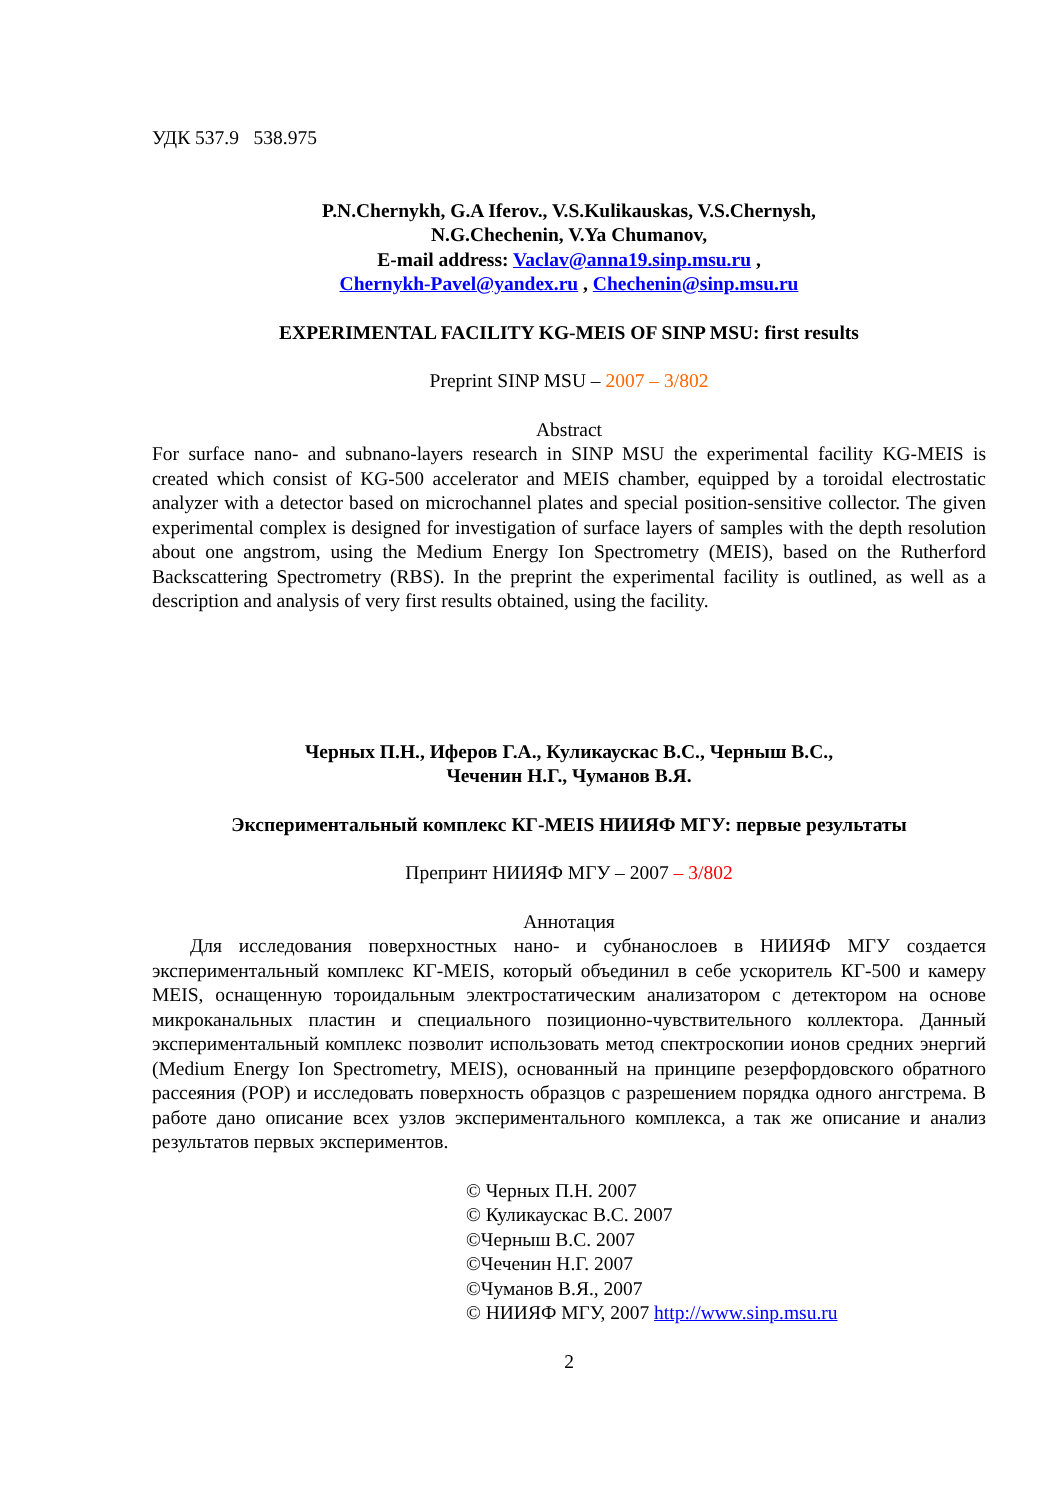УДК 537.9 538.975
P.N.Chernykh, G.A Iferov., V.S.Kulikauskas, V.S.Chernysh,
N.G.Chechenin, V.Ya Chumanov,
E-mail address: Vaclav@anna19.sinp.msu.ru ,
Chernykh-Pavel@yandex.ru , Chechenin@sinp.msu.ru
EXPERIMENTAL FACILITY KG-MEIS OF SINP MSU: first results
Preprint SINP MSU – 2007 – 3/802
Abstract
For surface nano- and subnano-layers research in SINP MSU the experimental facility KG-MEIS is created which consist of KG-500 accelerator and MEIS chamber, equipped by a toroidal electrostatic analyzer with a detector based on microchannel plates and special position-sensitive collector. The given experimental complex is designed for investigation of surface layers of samples with the depth resolution about one angstrom, using the Medium Energy Ion Spectrometry (MEIS), based on the Rutherford Backscattering Spectrometry (RBS). In the preprint the experimental facility is outlined, as well as a description and analysis of very first results obtained, using the facility.
Черных П.Н., Иферов Г.А., Куликаускас В.С., Черныш В.С.,
Чеченин Н.Г., Чуманов В.Я.
Экспериментальный комплекс КГ-MEIS НИИЯФ МГУ: первые результаты
Препринт НИИЯФ МГУ – 2007 – 3/802
Аннотация
Для исследования поверхностных нано- и субнанослоев в НИИЯФ МГУ создается экспериментальный комплекс КГ-MEIS, который объединил в себе ускоритель КГ-500 и камеру MEIS, оснащенную тороидальным электростатическим анализатором с детектором на основе микроканальных пластин и специального позиционно-чувствительного коллектора. Данный экспериментальный комплекс позволит использовать метод спектроскопии ионов средних энергий (Medium Energy Ion Spectrometry, MEIS), основанный на принципе резерфордовского обратного рассеяния (РОР) и исследовать поверхность образцов с разрешением порядка одного ангстрема. В работе дано описание всех узлов экспериментального комплекса, а так же описание и анализ результатов первых экспериментов.
© Черных П.Н. 2007
© Куликаускас В.С. 2007
©Черныш В.С. 2007
©Чеченин Н.Г. 2007
©Чуманов В.Я., 2007
© НИИЯФ МГУ, 2007 http://www.sinp.msu.ru
2